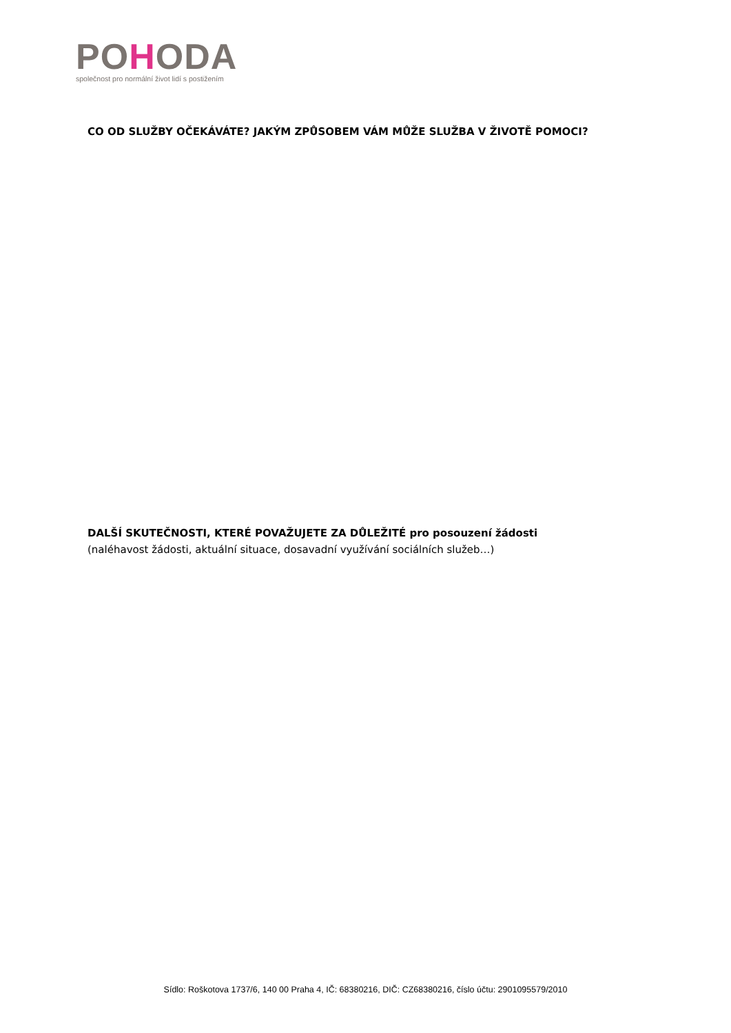POHODA
společnost pro normální život lidí s postižením
CO OD SLUŽBY OČEKÁVÁTE? JAKÝM ZPŮSOBEM VÁM MŮŽE SLUŽBA V ŽIVOTĚ POMOCI?
DALŠÍ SKUTEČNOSTI, KTERÉ POVAŽUJETE ZA DŮLEŽITÉ pro posouzení žádosti
(naléhavost žádosti, aktuální situace, dosavadní využívání sociálních služeb…)
Sídlo: Roškotova 1737/6, 140 00 Praha 4, IČ: 68380216, DIČ: CZ68380216, číslo účtu: 2901095579/2010